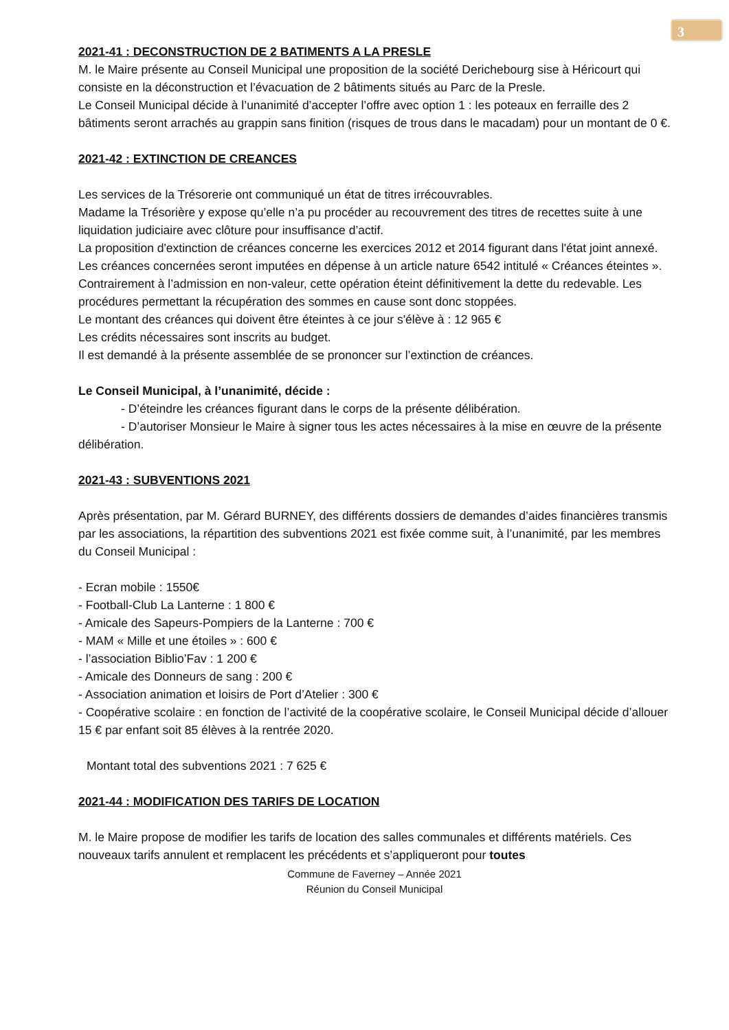3
2021-41 : DECONSTRUCTION DE 2 BATIMENTS A LA PRESLE
M. le Maire présente au Conseil Municipal une proposition de la société Derichebourg sise à Héricourt qui consiste en la déconstruction et l’évacuation de 2 bâtiments situés au Parc de la Presle.
Le Conseil Municipal décide à l’unanimité d’accepter l’offre avec option 1 : les poteaux en ferraille des 2 bâtiments seront arrachés au grappin sans finition (risques de trous dans le macadam) pour un montant de 0 €.
2021-42 : EXTINCTION DE CREANCES
Les services de la Trésorerie ont communiqué un état de titres irrécouvrables.
Madame la Trésorière y expose qu’elle n’a pu procéder au recouvrement des titres de recettes suite à une liquidation judiciaire avec clôture pour insuffisance d’actif.
La proposition d'extinction de créances concerne les exercices 2012 et 2014 figurant dans l'état joint annexé.
Les créances concernées seront imputées en dépense à un article nature 6542 intitulé « Créances éteintes ». Contrairement à l’admission en non-valeur, cette opération éteint définitivement la dette du redevable. Les procédures permettant la récupération des sommes en cause sont donc stoppées.
Le montant des créances qui doivent être éteintes à ce jour s'élève à : 12 965 €
Les crédits nécessaires sont inscrits au budget.
Il est demandé à la présente assemblée de se prononcer sur l’extinction de créances.
Le Conseil Municipal, à l’unanimité, décide :
- D’éteindre les créances figurant dans le corps de la présente délibération.
- D’autoriser Monsieur le Maire à signer tous les actes nécessaires à la mise en œuvre de la présente délibération.
2021-43 : SUBVENTIONS 2021
Après présentation, par M. Gérard BURNEY, des différents dossiers de demandes d’aides financières transmis par les associations, la répartition des subventions 2021 est fixée comme suit, à l’unanimité, par les membres du Conseil Municipal :
- Ecran mobile : 1550€
- Football-Club La Lanterne : 1 800 €
- Amicale des Sapeurs-Pompiers de la Lanterne : 700 €
- MAM « Mille et une étoiles » : 600 €
- l’association Biblio’Fav : 1 200 €
- Amicale des Donneurs de sang : 200 €
- Association animation et loisirs de Port d’Atelier : 300 €
- Coopérative scolaire : en fonction de l’activité de la coopérative scolaire, le Conseil Municipal décide d’allouer 15 € par enfant soit 85 élèves à la rentrée 2020.
Montant total des subventions 2021 : 7 625 €
2021-44 : MODIFICATION DES TARIFS DE LOCATION
M. le Maire propose de modifier les tarifs de location des salles communales et différents matériels. Ces nouveaux tarifs annulent et remplacent les précédents et s’appliqueront pour toutes
Commune de Faverney – Année 2021
Réunion du Conseil Municipal